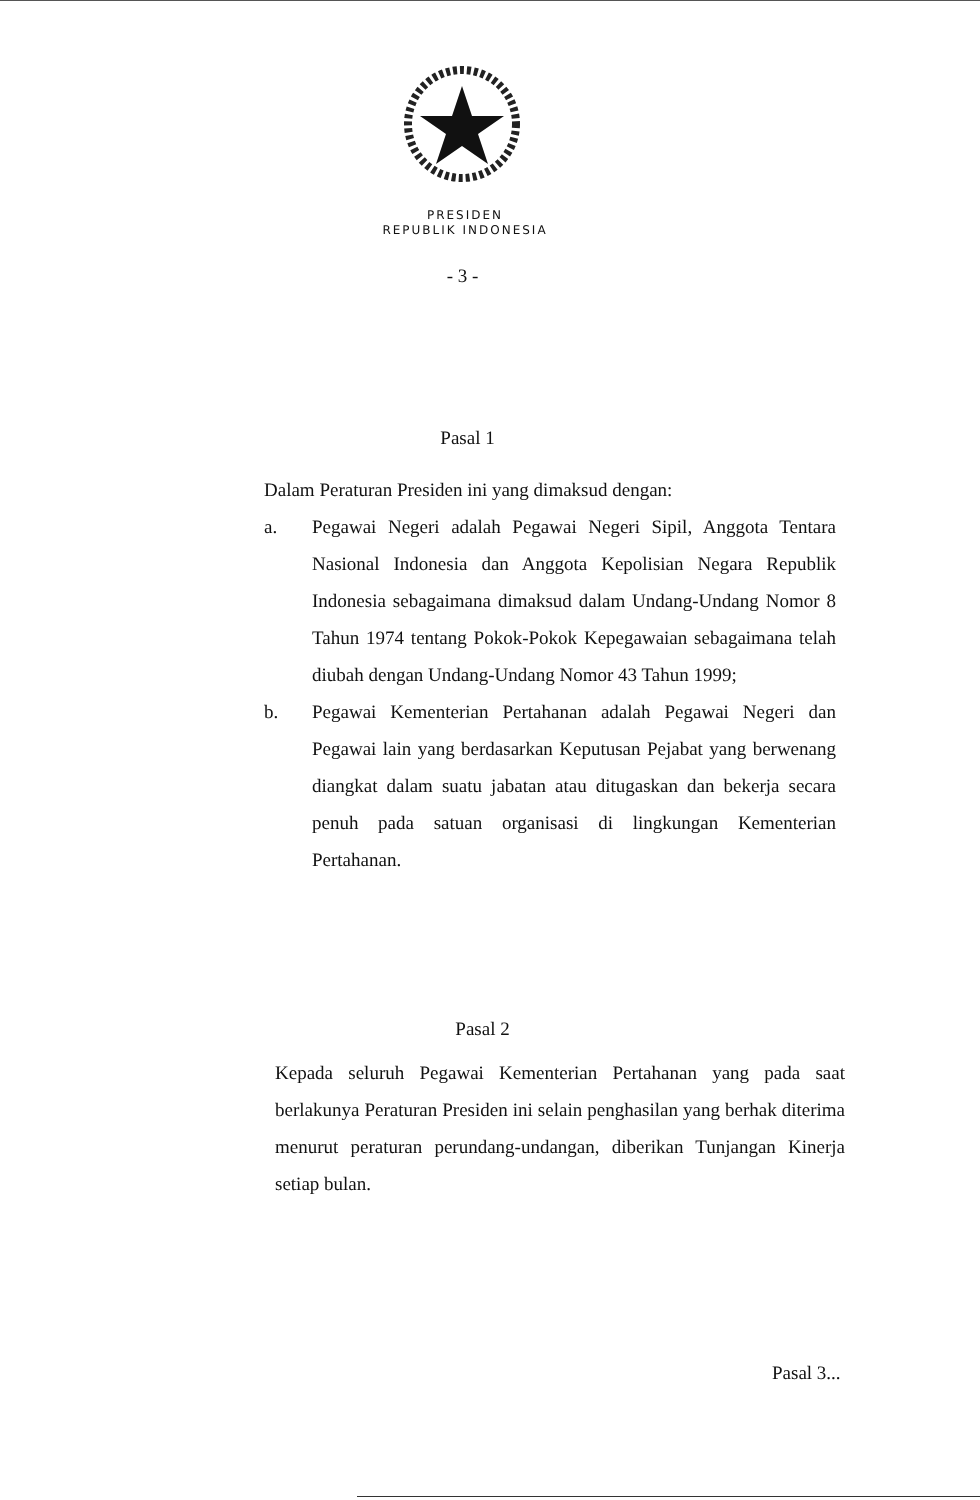PRESIDEN
REPUBLIK INDONESIA
- 3 -
Pasal 1
Dalam Peraturan Presiden ini yang dimaksud dengan:
a. Pegawai Negeri adalah Pegawai Negeri Sipil, Anggota Tentara Nasional Indonesia dan Anggota Kepolisian Negara Republik Indonesia sebagaimana dimaksud dalam Undang-Undang Nomor 8 Tahun 1974 tentang Pokok-Pokok Kepegawaian sebagaimana telah diubah dengan Undang-Undang Nomor 43 Tahun 1999;
b. Pegawai Kementerian Pertahanan adalah Pegawai Negeri dan Pegawai lain yang berdasarkan Keputusan Pejabat yang berwenang diangkat dalam suatu jabatan atau ditugaskan dan bekerja secara penuh pada satuan organisasi di lingkungan Kementerian Pertahanan.
Pasal 2
Kepada seluruh Pegawai Kementerian Pertahanan yang pada saat berlakunya Peraturan Presiden ini selain penghasilan yang berhak diterima menurut peraturan perundang-undangan, diberikan Tunjangan Kinerja setiap bulan.
Pasal 3...